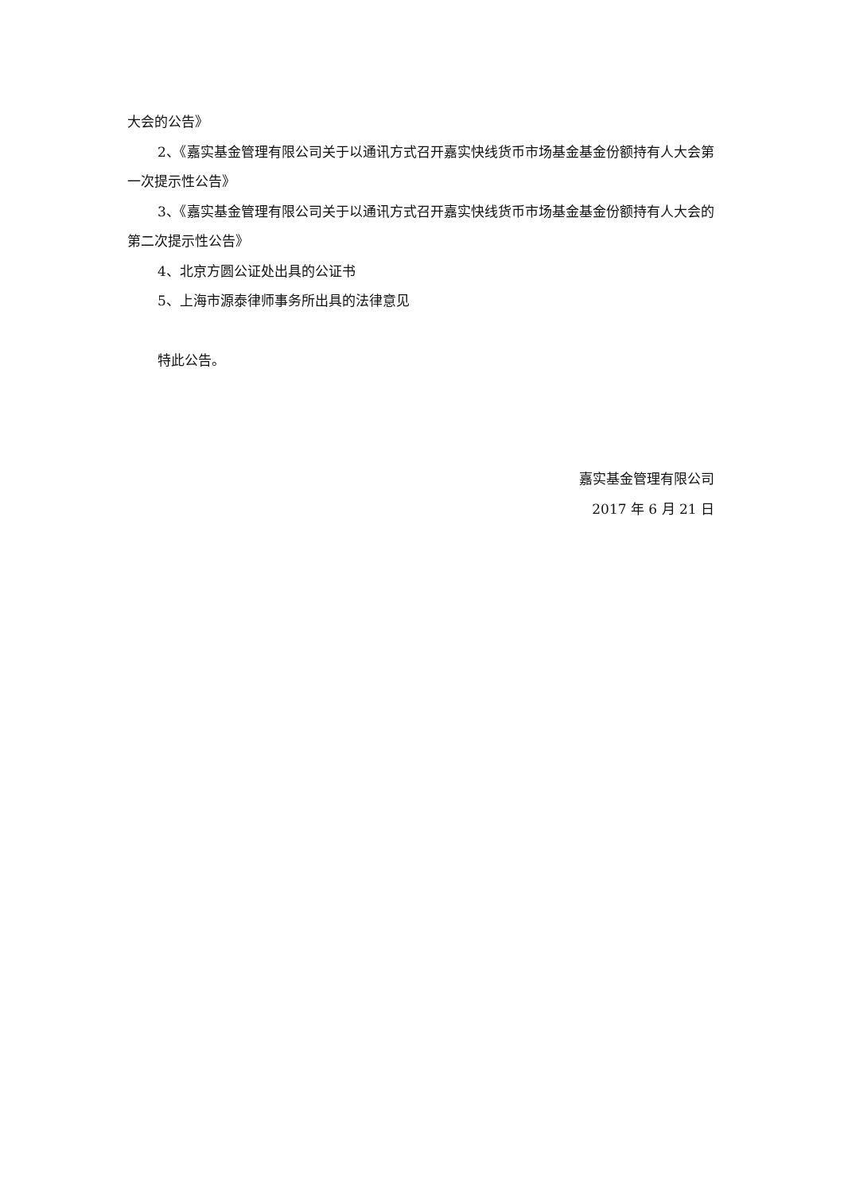大会的公告》
2、《嘉实基金管理有限公司关于以通讯方式召开嘉实快线货币市场基金基金份额持有人大会第一次提示性公告》
3、《嘉实基金管理有限公司关于以通讯方式召开嘉实快线货币市场基金基金份额持有人大会的第二次提示性公告》
4、北京方圆公证处出具的公证书
5、上海市源泰律师事务所出具的法律意见
特此公告。
嘉实基金管理有限公司
2017 年 6 月 21 日